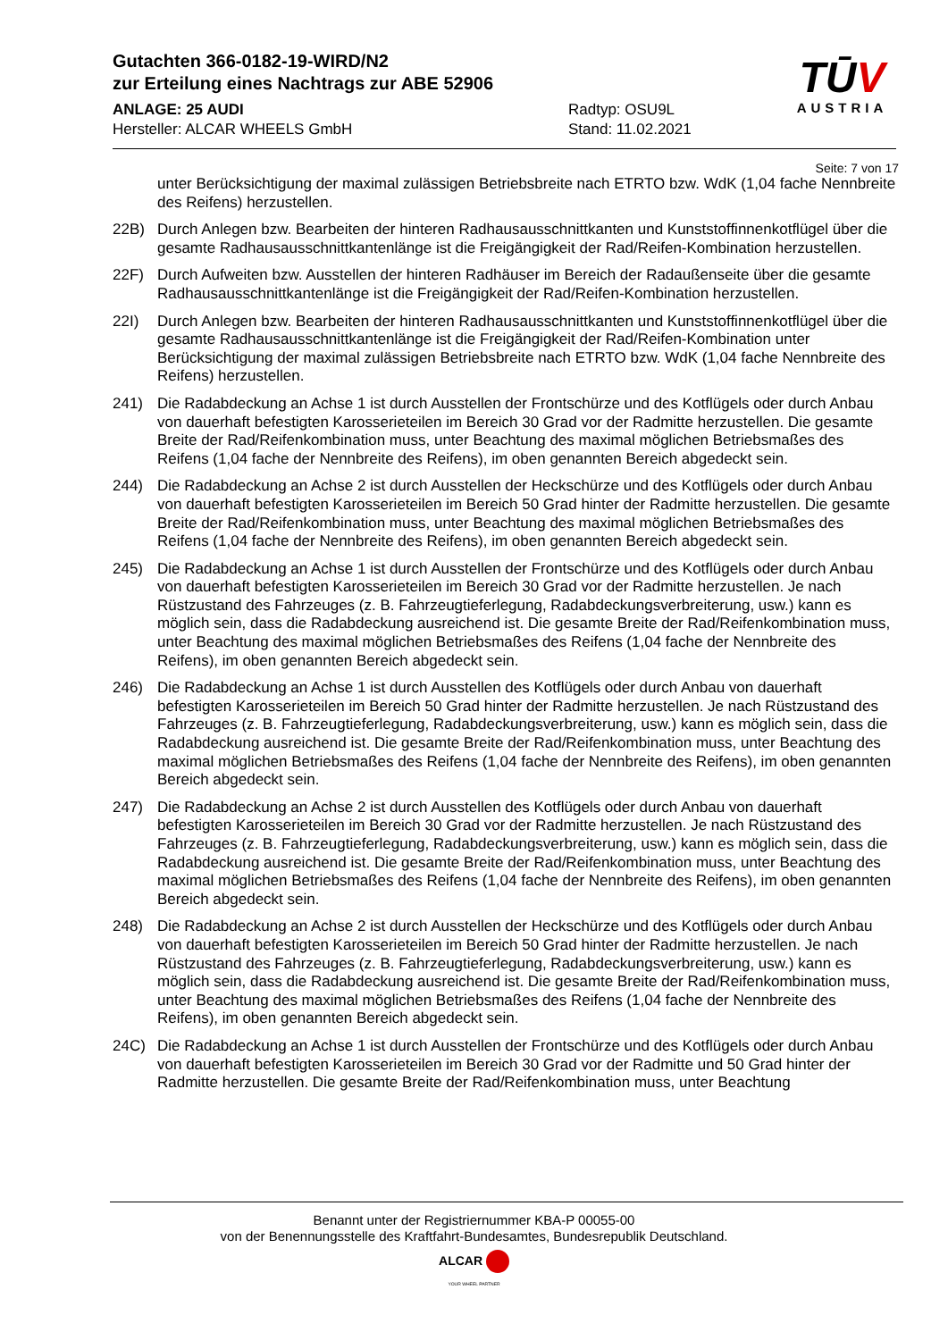Gutachten 366-0182-19-WIRD/N2
zur Erteilung eines Nachtrags zur ABE 52906
ANLAGE: 25 AUDI
Hersteller: ALCAR WHEELS GmbH
Radtyp: OSU9L
Stand: 11.02.2021
TŪV
AUSTRIA
Seite: 7 von 17
unter Berücksichtigung der maximal zulässigen Betriebsbreite nach ETRTO bzw. WdK (1,04 fache Nennbreite des Reifens) herzustellen.
22B) Durch Anlegen bzw. Bearbeiten der hinteren Radhausausschnittkanten und Kunststoffinnenkotflügel über die gesamte Radhausausschnittkantenlänge ist die Freigängigkeit der Rad/Reifen-Kombination herzustellen.
22F) Durch Aufweiten bzw. Ausstellen der hinteren Radhäuser im Bereich der Radaußenseite über die gesamte Radhausausschnittkantenlänge ist die Freigängigkeit der Rad/Reifen-Kombination herzustellen.
22I) Durch Anlegen bzw. Bearbeiten der hinteren Radhausausschnittkanten und Kunststoffinnenkotflügel über die gesamte Radhausausschnittkantenlänge ist die Freigängigkeit der Rad/Reifen-Kombination unter Berücksichtigung der maximal zulässigen Betriebsbreite nach ETRTO bzw. WdK (1,04 fache Nennbreite des Reifens) herzustellen.
241) Die Radabdeckung an Achse 1 ist durch Ausstellen der Frontschürze und des Kotflügels oder durch Anbau von dauerhaft befestigten Karosserieteilen im Bereich 30 Grad vor der Radmitte herzustellen. Die gesamte Breite der Rad/Reifenkombination muss, unter Beachtung des maximal möglichen Betriebsmaßes des Reifens (1,04 fache der Nennbreite des Reifens), im oben genannten Bereich abgedeckt sein.
244) Die Radabdeckung an Achse 2 ist durch Ausstellen der Heckschürze und des Kotflügels oder durch Anbau von dauerhaft befestigten Karosserieteilen im Bereich 50 Grad hinter der Radmitte herzustellen. Die gesamte Breite der Rad/Reifenkombination muss, unter Beachtung des maximal möglichen Betriebsmaßes des Reifens (1,04 fache der Nennbreite des Reifens), im oben genannten Bereich abgedeckt sein.
245) Die Radabdeckung an Achse 1 ist durch Ausstellen der Frontschürze und des Kotflügels oder durch Anbau von dauerhaft befestigten Karosserieteilen im Bereich 30 Grad vor der Radmitte herzustellen. Je nach Rüstzustand des Fahrzeuges (z. B. Fahrzeugtieferlegung, Radabdeckungsverbreiterung, usw.) kann es möglich sein, dass die Radabdeckung ausreichend ist. Die gesamte Breite der Rad/Reifenkombination muss, unter Beachtung des maximal möglichen Betriebsmaßes des Reifens (1,04 fache der Nennbreite des Reifens), im oben genannten Bereich abgedeckt sein.
246) Die Radabdeckung an Achse 1 ist durch Ausstellen des Kotflügels oder durch Anbau von dauerhaft befestigten Karosserieteilen im Bereich 50 Grad hinter der Radmitte herzustellen. Je nach Rüstzustand des Fahrzeuges (z. B. Fahrzeugtieferlegung, Radabdeckungsverbreiterung, usw.) kann es möglich sein, dass die Radabdeckung ausreichend ist. Die gesamte Breite der Rad/Reifenkombination muss, unter Beachtung des maximal möglichen Betriebsmaßes des Reifens (1,04 fache der Nennbreite des Reifens), im oben genannten Bereich abgedeckt sein.
247) Die Radabdeckung an Achse 2 ist durch Ausstellen des Kotflügels oder durch Anbau von dauerhaft befestigten Karosserieteilen im Bereich 30 Grad vor der Radmitte herzustellen. Je nach Rüstzustand des Fahrzeuges (z. B. Fahrzeugtieferlegung, Radabdeckungsverbreiterung, usw.) kann es möglich sein, dass die Radabdeckung ausreichend ist. Die gesamte Breite der Rad/Reifenkombination muss, unter Beachtung des maximal möglichen Betriebsmaßes des Reifens (1,04 fache der Nennbreite des Reifens), im oben genannten Bereich abgedeckt sein.
248) Die Radabdeckung an Achse 2 ist durch Ausstellen der Heckschürze und des Kotflügels oder durch Anbau von dauerhaft befestigten Karosserieteilen im Bereich 50 Grad hinter der Radmitte herzustellen. Je nach Rüstzustand des Fahrzeuges (z. B. Fahrzeugtieferlegung, Radabdeckungsverbreiterung, usw.) kann es möglich sein, dass die Radabdeckung ausreichend ist. Die gesamte Breite der Rad/Reifenkombination muss, unter Beachtung des maximal möglichen Betriebsmaßes des Reifens (1,04 fache der Nennbreite des Reifens), im oben genannten Bereich abgedeckt sein.
24C) Die Radabdeckung an Achse 1 ist durch Ausstellen der Frontschürze und des Kotflügels oder durch Anbau von dauerhaft befestigten Karosserieteilen im Bereich 30 Grad vor der Radmitte und 50 Grad hinter der Radmitte herzustellen. Die gesamte Breite der Rad/Reifenkombination muss, unter Beachtung
Benannt unter der Registriernummer KBA-P 00055-00
von der Benennungsstelle des Kraftfahrt-Bundesamtes, Bundesrepublik Deutschland.
ALCAR
YOUR WHEEL PARTNER